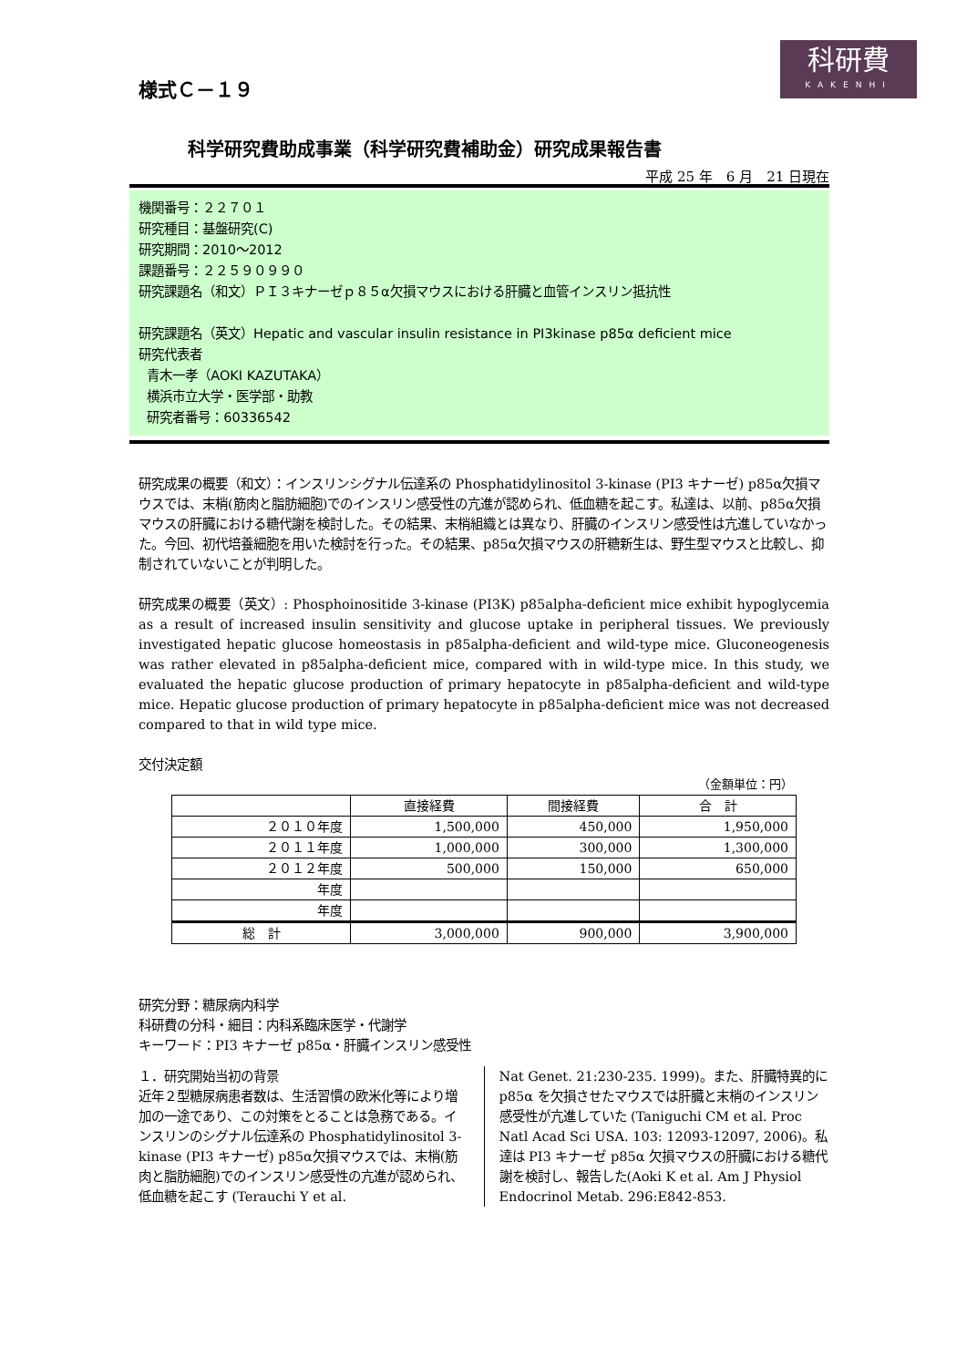科研費
KAKENHI
様式Ｃ－１９
科学研究費助成事業（科学研究費補助金）研究成果報告書
平成 25 年　6 月　21 日現在
機関番号：２２７０１
研究種目：基盤研究(C)
研究期間：2010～2012
課題番号：２２５９０９９０
研究課題名（和文）ＰＩ３キナーゼｐ８５α欠損マウスにおける肝臓と血管インスリン抵抗性
研究課題名（英文）Hepatic and vascular insulin resistance in PI3kinase p85α deficient mice
研究代表者
青木一孝（AOKI KAZUTAKA）
横浜市立大学・医学部・助教
研究者番号：60336542
研究成果の概要（和文）：インスリンシグナル伝達系の Phosphatidylinositol 3-kinase (PI3 キナーゼ) p85α欠損マウスでは、末梢(筋肉と脂肪細胞)でのインスリン感受性の亢進が認められ、低血糖を起こす。私達は、以前、p85α欠損マウスの肝臓における糖代謝を検討した。その結果、末梢組織とは異なり、肝臓のインスリン感受性は亢進していなかった。今回、初代培養細胞を用いた検討を行った。その結果、p85α欠損マウスの肝糖新生は、野生型マウスと比較し、抑制されていないことが判明した。
研究成果の概要（英文）: Phosphoinositide 3-kinase (PI3K) p85alpha-deficient mice exhibit hypoglycemia as a result of increased insulin sensitivity and glucose uptake in peripheral tissues. We previously investigated hepatic glucose homeostasis in p85alpha-deficient and wild-type mice. Gluconeogenesis was rather elevated in p85alpha-deficient mice, compared with in wild-type mice. In this study, we evaluated the hepatic glucose production of primary hepatocyte in p85alpha-deficient and wild-type mice. Hepatic glucose production of primary hepatocyte in p85alpha-deficient mice was not decreased compared to that in wild type mice.
交付決定額
（金額単位：円）
| | 直接経費 | 間接経費 | 合 計 |
| --- | --- | --- | --- |
| ２０１０年度 | 1,500,000 | 450,000 | 1,950,000 |
| ２０１１年度 | 1,000,000 | 300,000 | 1,300,000 |
| ２０１２年度 | 500,000 | 150,000 | 650,000 |
| 年度 | | | |
| 年度 | | | |
| 総 計 | 3,000,000 | 900,000 | 3,900,000 |
研究分野：糖尿病内科学
科研費の分科・細目：内科系臨床医学・代謝学
キーワード：PI3 キナーゼ p85α・肝臓インスリン感受性
１．研究開始当初の背景
近年２型糖尿病患者数は、生活習慣の欧米化等により増加の一途であり、この対策をとることは急務である。インスリンのシグナル伝達系の Phosphatidylinositol 3-kinase (PI3 キナーゼ) p85α欠損マウスでは、末梢(筋肉と脂肪細胞)でのインスリン感受性の亢進が認められ、低血糖を起こす (Terauchi Y et al.
Nat Genet. 21:230-235. 1999)。また、肝臓特異的に p85α を欠損させたマウスでは肝臓と末梢のインスリン感受性が亢進していた (Taniguchi CM et al. Proc Natl Acad Sci USA. 103: 12093-12097, 2006)。私達は PI3 キナーゼ p85α 欠損マウスの肝臓における糖代謝を検討し、報告した(Aoki K et al. Am J Physiol Endocrinol Metab. 296:E842-853.